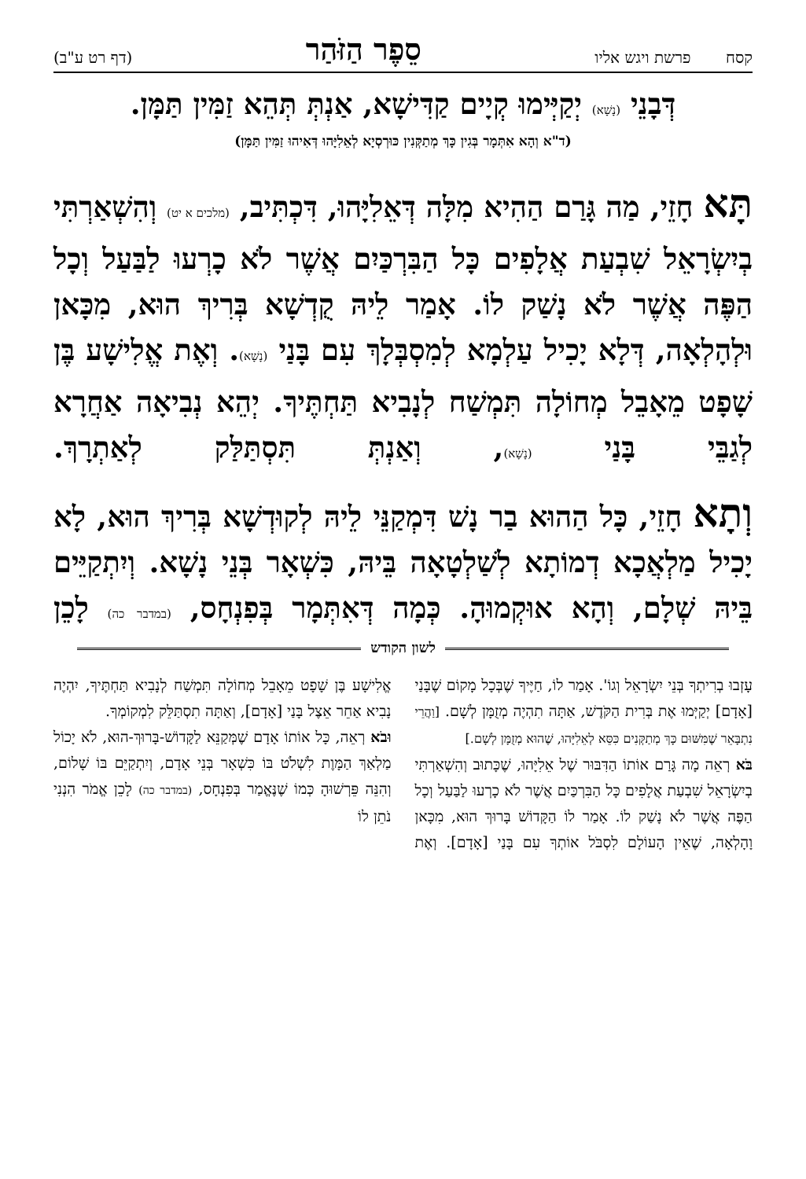קסח פרשת ויגש אליו סֵפֶר הַזֹּהַר (דף רט ע"ב)
דְּבָנֵי (נָשָׁא) יְקַיְּימוּ קְיָים קַדִּישָׁא, אַנְתְּ תְּהֵא זַמִּין תַּמָּן.
(ד"א וְהָא אִתְּמָר בְּגִין כָּךְ מְתַקְּנִין כּוּרְסְיָא לְאֵלִיָּהוּ דְּאִיהוּ זַמִּין תַּמָּן)
תָּא חָזֵי, מַה גָּרַם הַהִיא מִלָּה דְּאֵלִיָּהוּ, דִּכְתִּיב, (מלכים א יט) וְהִשְׁאַרְתִּי בְיִשְׂרָאֵל שִׁבְעַת אֲלָפִים כָּל הַבִּרְכַּיִם אֲשֶׁר לֹא כָרְעוּ לַבַּעַל וְכָל הַפֶּה אֲשֶׁר לֹא נָשַׁק לוֹ. אָמַר לֵיהּ קֻדְשָׁא בְּרִיךְ הוּא, מִכָּאן וּלְהָלְאָה, דְּלָא יָכִיל עַלְמָא לְמִסְבְּלָךְ עִם בָּנַי (נָשָׁא). וְאֶת אֱלִישָׁע בֶּן שָׁפָט מֵאָבֵל מְחוֹלָה תִּמְשַׁח לְנָבִיא תַּחְתֶּיךָ. יְהֵא נְבִיאָה אַחֲרָא לְגַבֵּי בָּנַי (נָשָׁא), וְאַנְתְּ תִּסְתַּלַּק לְאַתְרָךְ.
וְתָא חָזֵי, כָּל הַהוּא בַר נָשׁ דִּמְקַנֵּי לֵיהּ לְקוּדְשָׁא בְּרִיךְ הוּא, לָא יָכִיל מַלְאֲכָא דְמוֹתָא לְשַׁלְטָאָה בֵּיהּ, כִּשְׁאָר בְּנֵי נָשָׁא. וְיִתְקַיֵּים בֵּיהּ שְׁלָם, וְהָא אוּקְמוּהָ. כְּמָה דְּאִתְּמָר בְּפִנְחָס, (במדבר כה) לָכֵן
לשון הקודש
עָזְבוּ בְרִיתְךָ בְּנֵי יִשְׂרָאֵל וְגוֹ'. אָמַר לוֹ, חַיֶּיךָ שֶׁבְּכָל מָקוֹם שֶׁבָּנַי [אָדָם] יְקַיְּמוּ אֶת בְּרִית הַקֹּדֶשׁ, אַתָּה תִהְיֶה מְזֻמָּן לְשָׁם. [וַהֲרֵי נִתְבָּאֵר שֶׁמִּשּׁוּם כָּךְ מְתַקְּנִים כִּסֵּא לְאֵלִיָּהוּ, שֶׁהוּא מְזֻמָּן לְשָׁם.]
בֹּא רְאֵה מָה גָּרַם אוֹתוֹ הַדִּבּוּר שֶׁל אֵלִיָּהוּ, שֶׁכָּתוּב וְהִשְׁאַרְתִּי בְיִשְׂרָאֵל שִׁבְעַת אֲלָפִים כָּל הַבִּרְכַּיִם אֲשֶׁר לֹא כָרְעוּ לַבַּעַל וְכָל הַפֶּה אֲשֶׁר לֹא נָשַׁק לוֹ. אָמַר לוֹ הַקָּדוֹשׁ בָּרוּךְ הוּא, מִכָּאן וָהָלְאָה, שֶׁאֵין הָעוֹלָם לִסְבֹּל אוֹתְךָ עִם בָּנַי [אָדָם]. וְאֶת אֱלִישָׁע בֶּן שָׁפָט מֵאָבֵל מְחוֹלָה תִּמְשַׁח לְנָבִיא תַּחְתֶּיךָ, יִהְיֶה נָבִיא אַחֵר אֵצֶל בָּנַי [אָדָם], וְאַתָּה תִסְתַּלֵּק לִמְקוֹמְךָ.
וּבֹא רְאֵה, כָּל אוֹתוֹ אָדָם שֶׁמְּקַנֵּא לַקָּדוֹשׁ-בָּרוּךְ-הוּא, לֹא יָכוֹל מַלְאַךְ הַמָּוֶת לִשְׁלֹט בּוֹ כִּשְׁאָר בְּנֵי אָדָם, וְיִתְקַיֵּם בּוֹ שָׁלוֹם, וְהִנֵּה פֵּרְשׁוּהָ כְּמוֹ שֶׁנֶּאֱמַר בְּפִנְחָס, (במדבר כה) לָכֵן אֱמֹר הִנְנִי נֹתֵן לוֹ